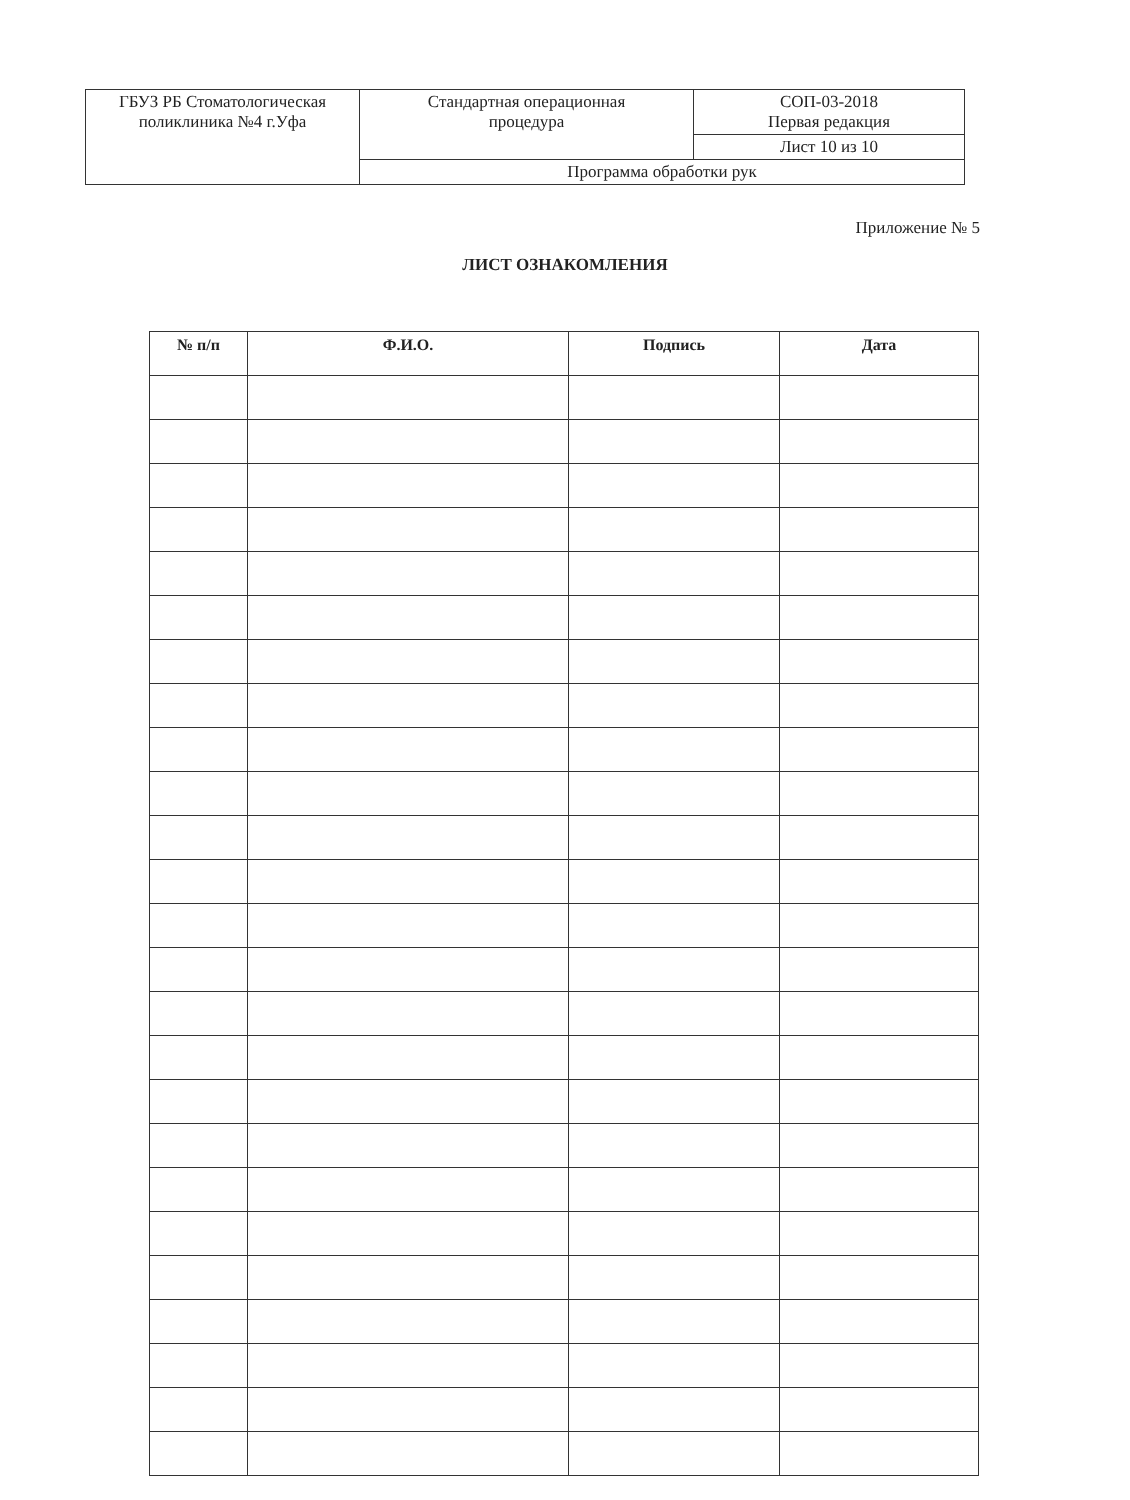| ГБУЗ РБ Стоматологическая поликлиника №4 г.Уфа | Стандартная операционная процедура | СОП-03-2018 Первая редакция |
| | | Лист 10 из 10 |
| | Программа обработки рук | |
Приложение № 5
ЛИСТ ОЗНАКОМЛЕНИЯ
| № п/п | Ф.И.О. | Подпись | Дата |
| --- | --- | --- | --- |